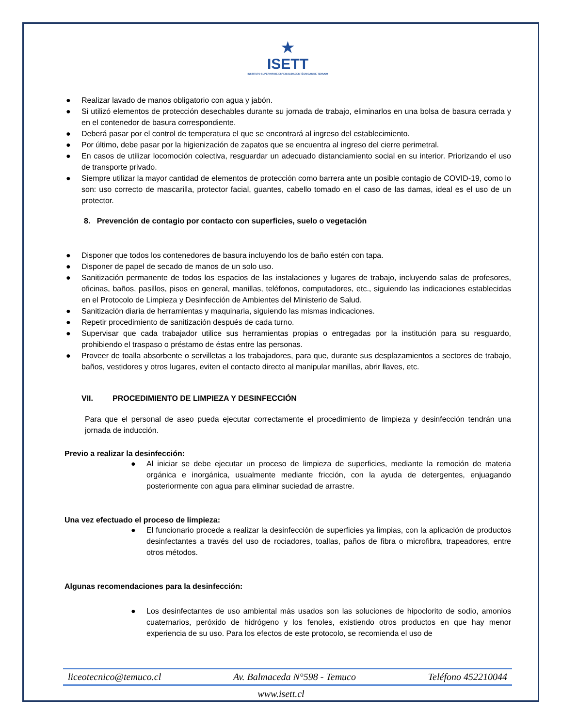★
ISETT
INSTITUTO SUPERIOR DE ESPECIALIDADES TÉCNICAS DE TEMUCO
● Realizar lavado de manos obligatorio con agua y jabón.
● Si utilizó elementos de protección desechables durante su jornada de trabajo, eliminarlos en una bolsa de basura cerrada y en el contenedor de basura correspondiente.
● Deberá pasar por el control de temperatura el que se encontrará al ingreso del establecimiento.
● Por último, debe pasar por la higienización de zapatos que se encuentra al ingreso del cierre perimetral.
● En casos de utilizar locomoción colectiva, resguardar un adecuado distanciamiento social en su interior. Priorizando el uso de transporte privado.
● Siempre utilizar la mayor cantidad de elementos de protección como barrera ante un posible contagio de COVID-19, como lo son: uso correcto de mascarilla, protector facial, guantes, cabello tomado en el caso de las damas, ideal es el uso de un protector.
8. Prevención de contagio por contacto con superficies, suelo o vegetación
● Disponer que todos los contenedores de basura incluyendo los de baño estén con tapa.
● Disponer de papel de secado de manos de un solo uso.
● Sanitización permanente de todos los espacios de las instalaciones y lugares de trabajo, incluyendo salas de profesores, oficinas, baños, pasillos, pisos en general, manillas, teléfonos, computadores, etc., siguiendo las indicaciones establecidas en el Protocolo de Limpieza y Desinfección de Ambientes del Ministerio de Salud.
● Sanitización diaria de herramientas y maquinaria, siguiendo las mismas indicaciones.
● Repetir procedimiento de sanitización después de cada turno.
● Supervisar que cada trabajador utilice sus herramientas propias o entregadas por la institución para su resguardo, prohibiendo el traspaso o préstamo de éstas entre las personas.
● Proveer de toalla absorbente o servilletas a los trabajadores, para que, durante sus desplazamientos a sectores de trabajo, baños, vestidores y otros lugares, eviten el contacto directo al manipular manillas, abrir llaves, etc.
VII. PROCEDIMIENTO DE LIMPIEZA Y DESINFECCIÓN
Para que el personal de aseo pueda ejecutar correctamente el procedimiento de limpieza y desinfección tendrán una jornada de inducción.
Previo a realizar la desinfección:
● Al iniciar se debe ejecutar un proceso de limpieza de superficies, mediante la remoción de materia orgánica e inorgánica, usualmente mediante fricción, con la ayuda de detergentes, enjuagando posteriormente con agua para eliminar suciedad de arrastre.
Una vez efectuado el proceso de limpieza:
● El funcionario procede a realizar la desinfección de superficies ya limpias, con la aplicación de productos desinfectantes a través del uso de rociadores, toallas, paños de fibra o microfibra, trapeadores, entre otros métodos.
Algunas recomendaciones para la desinfección:
● Los desinfectantes de uso ambiental más usados son las soluciones de hipoclorito de sodio, amonios cuaternarios, peróxido de hidrógeno y los fenoles, existiendo otros productos en que hay menor experiencia de su uso. Para los efectos de este protocolo, se recomienda el uso de
liceotecnico@temuco.cl Av. Balmaceda N°598 - Temuco Teléfono 452210044
www.isett.cl